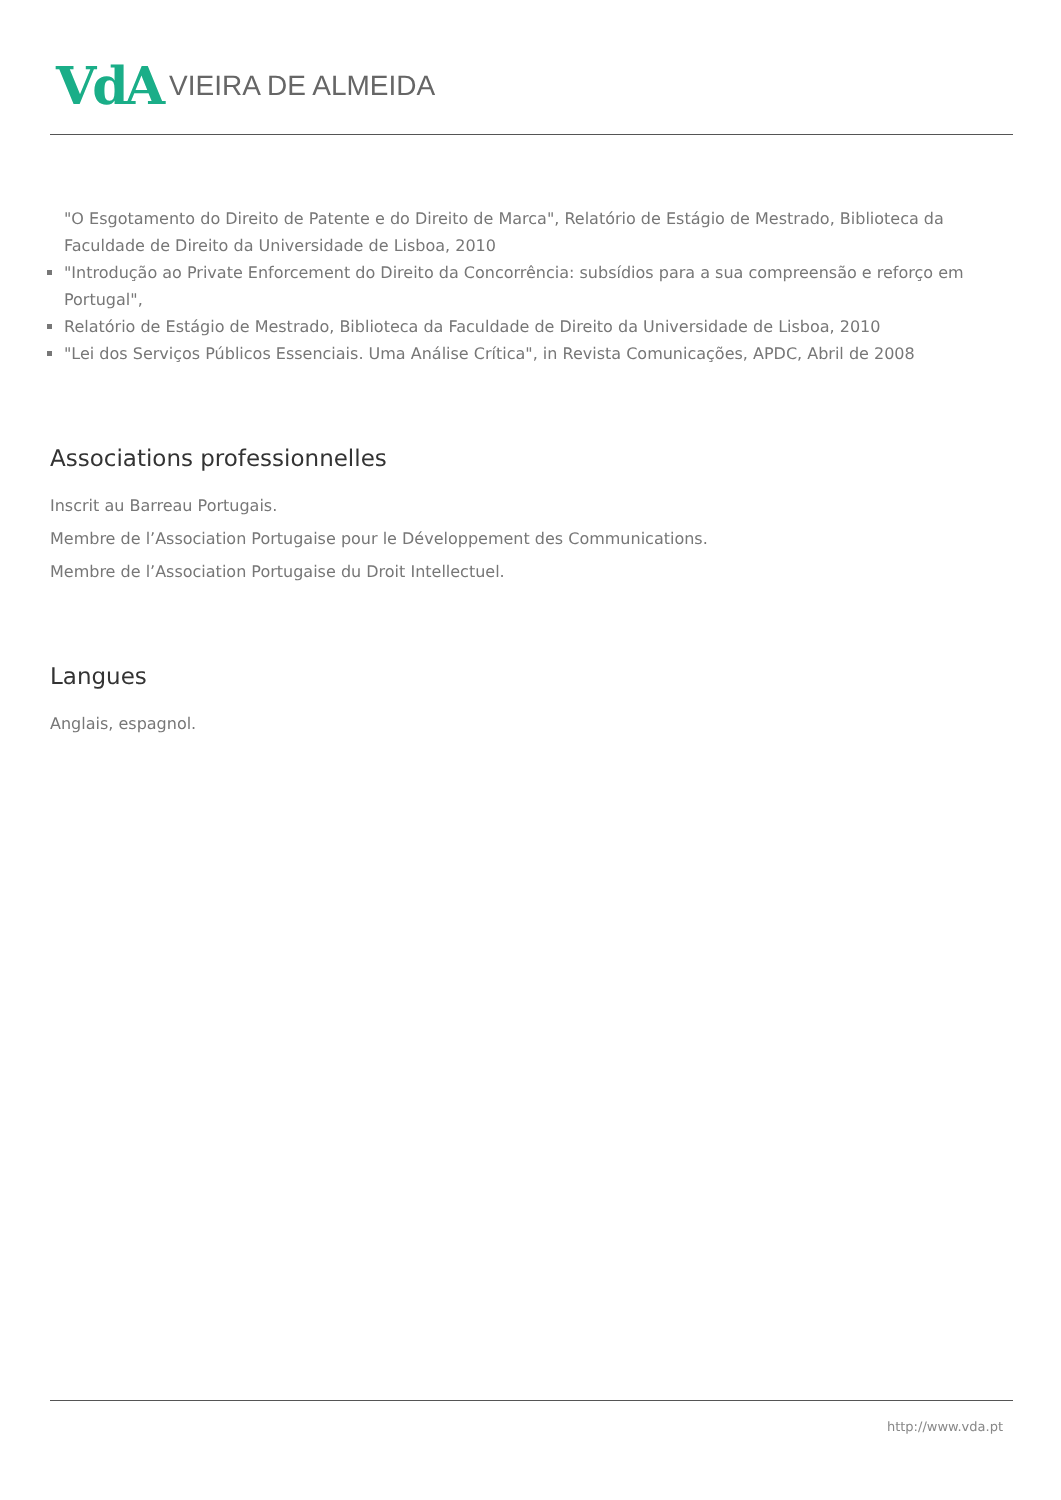VdA VIEIRA DE ALMEIDA
"O Esgotamento do Direito de Patente e do Direito de Marca", Relatório de Estágio de Mestrado, Biblioteca da Faculdade de Direito da Universidade de Lisboa, 2010
"Introdução ao Private Enforcement do Direito da Concorrência: subsídios para a sua compreensão e reforço em Portugal",
Relatório de Estágio de Mestrado, Biblioteca da Faculdade de Direito da Universidade de Lisboa, 2010
"Lei dos Serviços Públicos Essenciais. Uma Análise Crítica", in Revista Comunicações, APDC, Abril de 2008
Associations professionnelles
Inscrit au Barreau Portugais.
Membre de l’Association Portugaise pour le Développement des Communications.
Membre de l’Association Portugaise du Droit Intellectuel.
Langues
Anglais, espagnol.
http://www.vda.pt